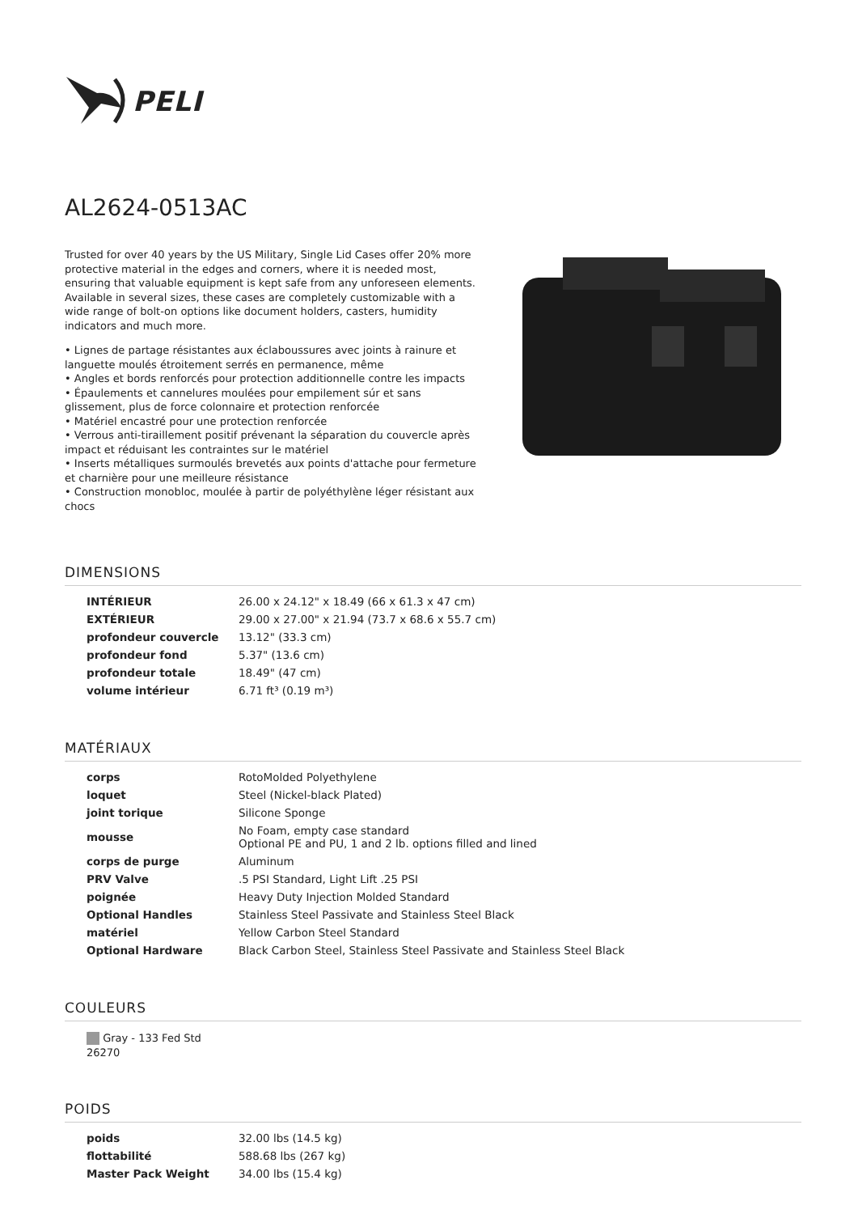PELI
AL2624-0513AC
Trusted for over 40 years by the US Military, Single Lid Cases offer 20% more protective material in the edges and corners, where it is needed most, ensuring that valuable equipment is kept safe from any unforeseen elements. Available in several sizes, these cases are completely customizable with a wide range of bolt-on options like document holders, casters, humidity indicators and much more.
• Lignes de partage résistantes aux éclaboussures avec joints à rainure et languette moulés étroitement serrés en permanence, même
• Angles et bords renforcés pour protection additionnelle contre les impacts
• Épaulements et cannelures moulées pour empilement súr et sans glissement, plus de force colonnaire et protection renforcée
• Matériel encastré pour une protection renforcée
• Verrous anti-tiraillement positif prévenant la séparation du couvercle après impact et réduisant les contraintes sur le matériel
• Inserts métalliques surmoulés brevetés aux points d'attache pour fermeture et charnière pour une meilleure résistance
• Construction monobloc, moulée à partir de polyéthylène léger résistant aux chocs
DIMENSIONS
| INTÉRIEUR | 26.00 x 24.12" x 18.49 (66 x 61.3 x 47 cm) |
| EXTÉRIEUR | 29.00 x 27.00" x 21.94 (73.7 x 68.6 x 55.7 cm) |
| profondeur couvercle | 13.12" (33.3 cm) |
| profondeur fond | 5.37" (13.6 cm) |
| profondeur totale | 18.49" (47 cm) |
| volume intérieur | 6.71 ft³ (0.19 m³) |
MATÉRIAUX
| corps | RotoMolded Polyethylene |
| loquet | Steel (Nickel-black Plated) |
| joint torique | Silicone Sponge |
| mousse | No Foam, empty case standard Optional PE and PU, 1 and 2 lb. options filled and lined |
| corps de purge | Aluminum |
| PRV Valve | .5 PSI Standard, Light Lift .25 PSI |
| poignée | Heavy Duty Injection Molded Standard |
| Optional Handles | Stainless Steel Passivate and Stainless Steel Black |
| matériel | Yellow Carbon Steel Standard |
| Optional Hardware | Black Carbon Steel, Stainless Steel Passivate and Stainless Steel Black |
COULEURS
Gray - 133 Fed Std 26270
POIDS
| poids | 32.00 lbs (14.5 kg) |
| flottabilité | 588.68 lbs (267 kg) |
| Master Pack Weight | 34.00 lbs (15.4 kg) |